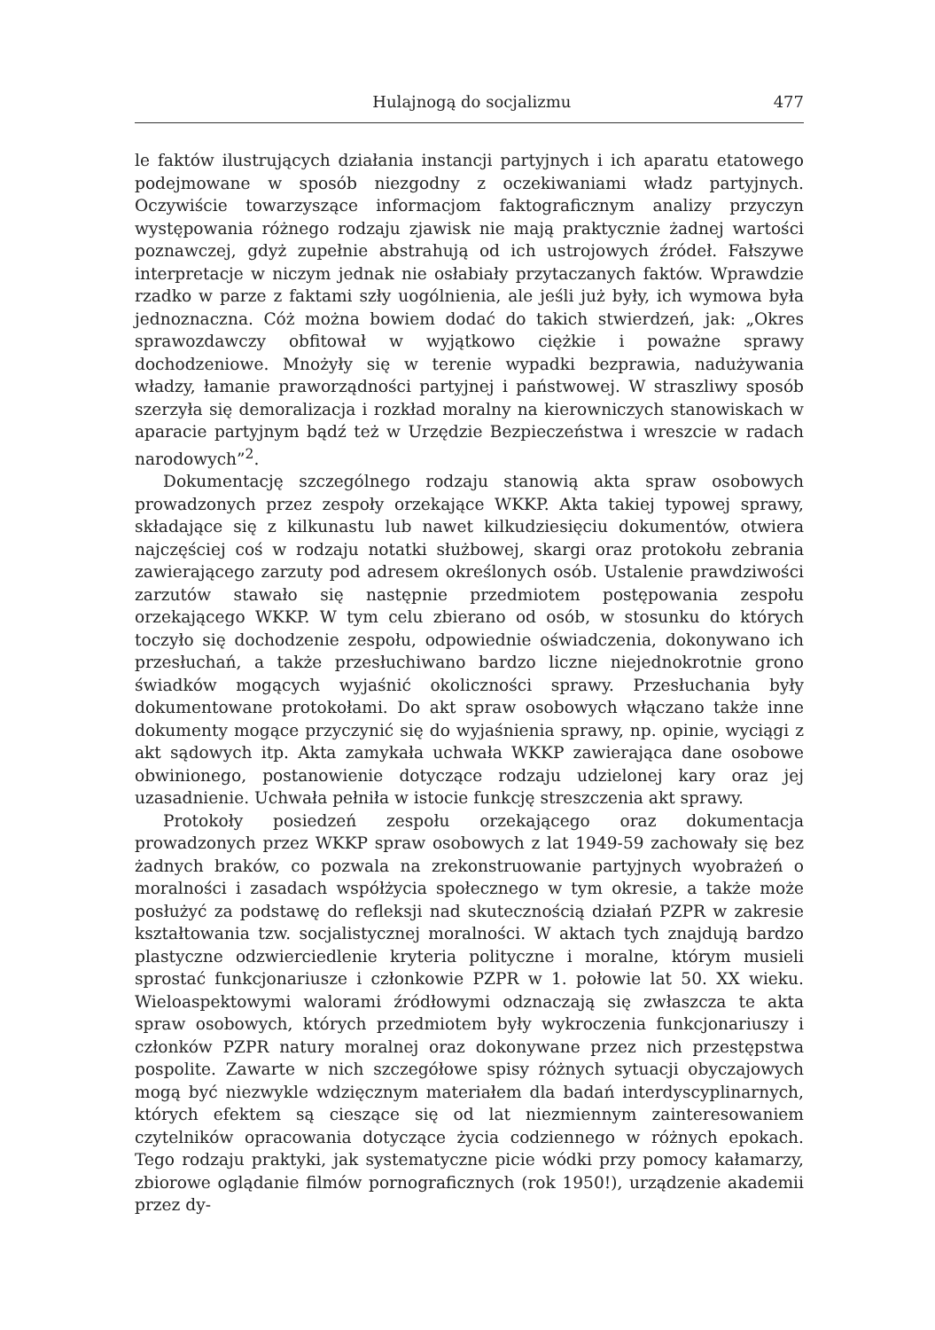Hulajnogą do socjalizmu 477
le faktów ilustrujących działania instancji partyjnych i ich aparatu etatowego podejmowane w sposób niezgodny z oczekiwaniami władz partyjnych. Oczywiście towarzyszące informacjom faktograficznym analizy przyczyn występowania różnego rodzaju zjawisk nie mają praktycznie żadnej wartości poznawczej, gdyż zupełnie abstrahują od ich ustrojowych źródeł. Fałszywe interpretacje w niczym jednak nie osłabiały przytaczanych faktów. Wprawdzie rzadko w parze z faktami szły uogólnienia, ale jeśli już były, ich wymowa była jednoznaczna. Cóż można bowiem dodać do takich stwierdzeń, jak: „Okres sprawozdawczy obfitował w wyjątkowo ciężkie i poważne sprawy dochodzeniowe. Mnożyły się w terenie wypadki bezprawia, nadużywania władzy, łamanie praworządności partyjnej i państwowej. W straszliwy sposób szerzyła się demoralizacja i rozkład moralny na kierowniczych stanowiskach w aparacie partyjnym bądź też w Urzędzie Bezpieczeństwa i wreszcie w radach narodowych”<sup>2</sup>.
Dokumentację szczególnego rodzaju stanowią akta spraw osobowych prowadzonych przez zespoły orzekające WKKP. Akta takiej typowej sprawy, składające się z kilkunastu lub nawet kilkudziesięciu dokumentów, otwiera najczęściej coś w rodzaju notatki służbowej, skargi oraz protokołu zebrania zawierającego zarzuty pod adresem określonych osób. Ustalenie prawdziwości zarzutów stawało się następnie przedmiotem postępowania zespołu orzekającego WKKP. W tym celu zbierano od osób, w stosunku do których toczyło się dochodzenie zespołu, odpowiednie oświadczenia, dokonywano ich przesłuchań, a także przesłuchiwano bardzo liczne niejednokrotnie grono świadków mogących wyjaśnić okoliczności sprawy. Przesłuchania były dokumentowane protokołami. Do akt spraw osobowych włączano także inne dokumenty mogące przyczynić się do wyjaśnienia sprawy, np. opinie, wyciągi z akt sądowych itp. Akta zamykała uchwała WKKP zawierająca dane osobowe obwinionego, postanowienie dotyczące rodzaju udzielonej kary oraz jej uzasadnienie. Uchwała pełniła w istocie funkcję streszczenia akt sprawy.
Protokoły posiedzeń zespołu orzekającego oraz dokumentacja prowadzonych przez WKKP spraw osobowych z lat 1949-59 zachowały się bez żadnych braków, co pozwala na zrekonstruowanie partyjnych wyobrażeń o moralności i zasadach współżycia społecznego w tym okresie, a także może posłużyć za podstawę do refleksji nad skutecznością działań PZPR w zakresie kształtowania tzw. socjalistycznej moralności. W aktach tych znajdują bardzo plastyczne odzwierciedlenie kryteria polityczne i moralne, którym musieli sprostać funkcjonariusze i członkowie PZPR w 1. połowie lat 50. XX wieku. Wieloaspektowymi walorami źródłowymi odznaczają się zwłaszcza te akta spraw osobowych, których przedmiotem były wykroczenia funkcjonariuszy i członków PZPR natury moralnej oraz dokonywane przez nich przestępstwa pospolite. Zawarte w nich szczegółowe spisy różnych sytuacji obyczajowych mogą być niezwykle wdzięcznym materiałem dla badań interdyscyplinarnych, których efektem są cieszące się od lat niezmiennym zainteresowaniem czytelników opracowania dotyczące życia codziennego w różnych epokach. Tego rodzaju praktyki, jak systematyczne picie wódki przy pomocy kałamarzy, zbiorowe oglądanie filmów pornograficznych (rok 1950!), urządzenie akademii przez dy-